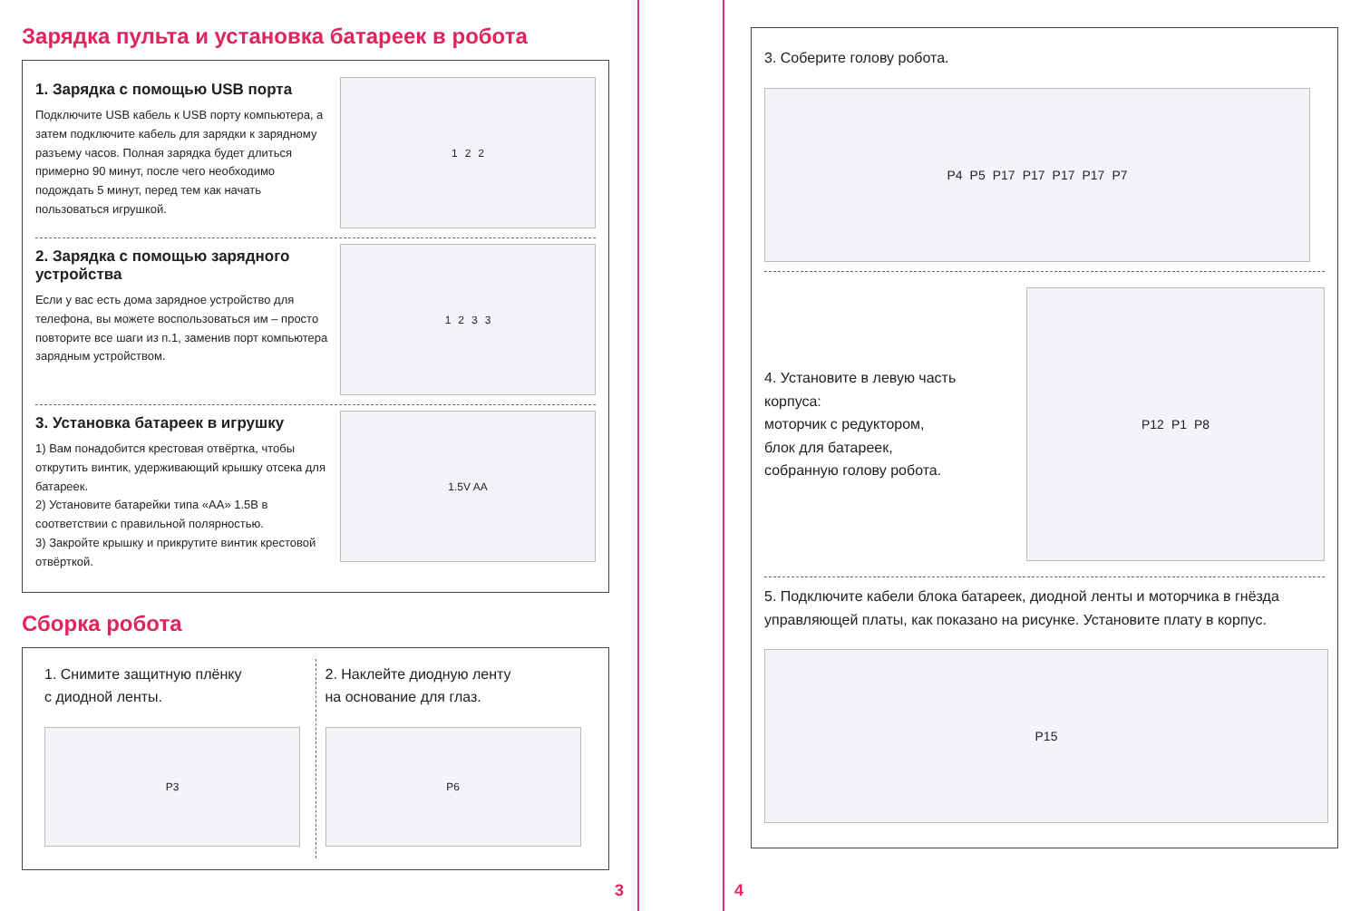Зарядка пульта и установка батареек в робота
1. Зарядка с помощью USB порта
Подключите USB кабель к USB порту компьютера, а затем подключите кабель для зарядки к зарядному разъему часов. Полная зарядка будет длиться примерно 90 минут, после чего необходимо подождать 5 минут, перед тем как начать пользоваться игрушкой.
1 2 2
2. Зарядка с помощью зарядного устройства
Если у вас есть дома зарядное устройство для телефона, вы можете воспользоваться им – просто повторите все шаги из п.1, заменив порт компьютера зарядным устройством.
1 2 3 3
3. Установка батареек в игрушку
1) Вам понадобится крестовая отвёртка, чтобы открутить винтик, удерживающий крышку отсека для батареек.
2) Установите батарейки типа «АА» 1.5В в соответствии с правильной полярностью.
3) Закройте крышку и прикрутите винтик крестовой отвёрткой.
1.5V AA
Сборка робота
1. Снимите защитную плёнку
с диодной ленты.
P3
2. Наклейте диодную ленту
на основание для глаз.
P6
3
3. Соберите голову робота.
P4 P5 P17 P17 P17 P17 P7
4. Установите в левую часть корпуса:
моторчик с редуктором,
блок для батареек,
собранную голову робота.
P12 P1 P8
5. Подключите кабели блока батареек, диодной ленты и моторчика в гнёзда управляющей платы, как показано на рисунке. Установите плату в корпус.
P15
4